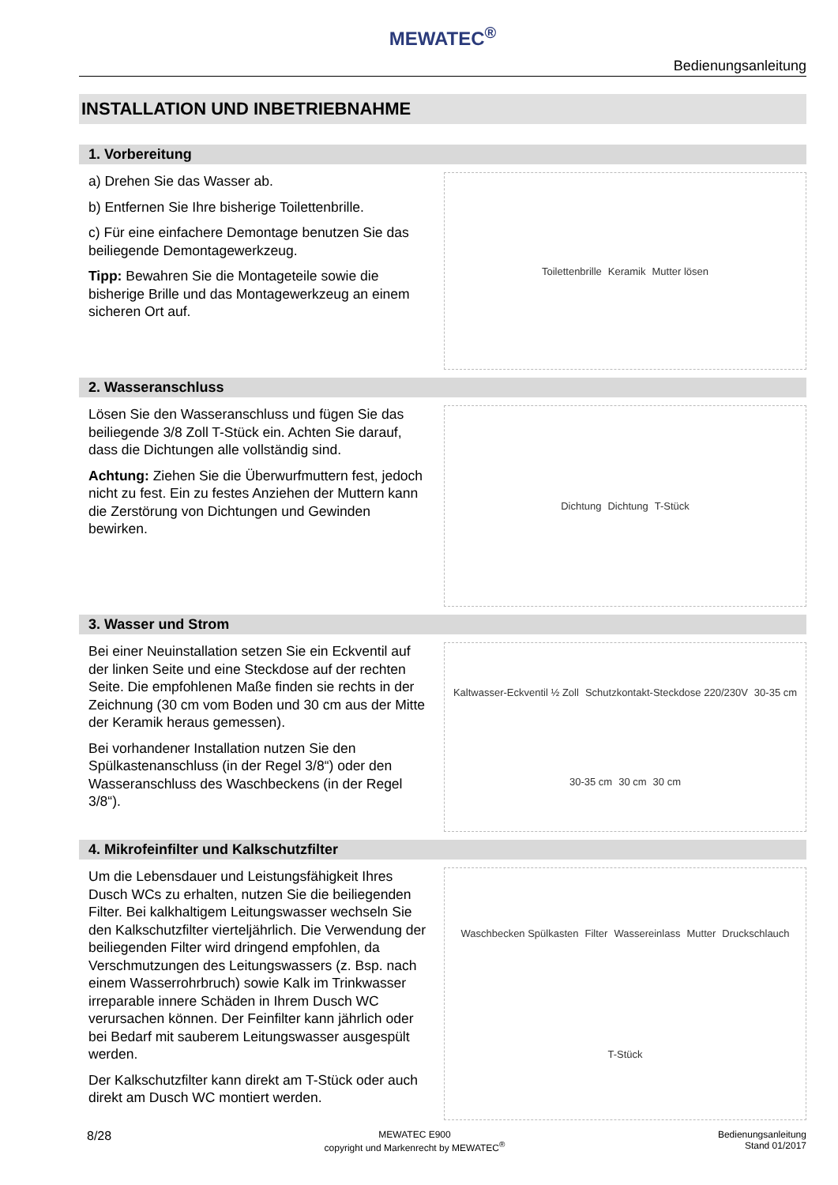MEWATEC<sup>®</sup>
Bedienungsanleitung
INSTALLATION UND INBETRIEBNAHME
1. Vorbereitung
a) Drehen Sie das Wasser ab.
b) Entfernen Sie Ihre bisherige Toilettenbrille.
c) Für eine einfachere Demontage benutzen Sie das beiliegende Demontagewerkzeug.
Tipp: Bewahren Sie die Montageteile sowie die bisherige Brille und das Montagewerkzeug an einem sicheren Ort auf.
Toilettenbrille Keramik Mutter lösen
2. Wasseranschluss
Lösen Sie den Wasseranschluss und fügen Sie das beiliegende 3/8 Zoll T-Stück ein. Achten Sie darauf, dass die Dichtungen alle vollständig sind.
Achtung: Ziehen Sie die Überwurfmuttern fest, jedoch nicht zu fest. Ein zu festes Anziehen der Muttern kann die Zerstörung von Dichtungen und Gewinden bewirken.
Dichtung Dichtung T-Stück
3. Wasser und Strom
Bei einer Neuinstallation setzen Sie ein Eckventil auf der linken Seite und eine Steckdose auf der rechten Seite. Die empfohlenen Maße finden sie rechts in der Zeichnung (30 cm vom Boden und 30 cm aus der Mitte der Keramik heraus gemessen).
Bei vorhandener Installation nutzen Sie den Spülkastenanschluss (in der Regel 3/8“) oder den Wasseranschluss des Waschbeckens (in der Regel 3/8“).
Kaltwasser-Eckventil ½ Zoll Schutzkontakt-Steckdose 220/230V 30-35 cm 30-35 cm 30 cm 30 cm
4. Mikrofeinfilter und Kalkschutzfilter
Um die Lebensdauer und Leistungsfähigkeit Ihres Dusch WCs zu erhalten, nutzen Sie die beiliegenden Filter. Bei kalkhaltigem Leitungswasser wechseln Sie den Kalkschutzfilter vierteljährlich. Die Verwendung der beiliegenden Filter wird dringend empfohlen, da Verschmutzungen des Leitungswassers (z. Bsp. nach einem Wasserrohrbruch) sowie Kalk im Trinkwasser irreparable innere Schäden in Ihrem Dusch WC verursachen können. Der Feinfilter kann jährlich oder bei Bedarf mit sauberem Leitungswasser ausgespült werden.
Der Kalkschutzfilter kann direkt am T-Stück oder auch direkt am Dusch WC montiert werden.
Waschbecken Spülkasten Filter Wassereinlass Mutter Druckschlauch T-Stück
8/28 MEWATEC E900
copyright und Markenrecht by MEWATEC<sup>®</sup> Bedienungsanleitung
Stand 01/2017